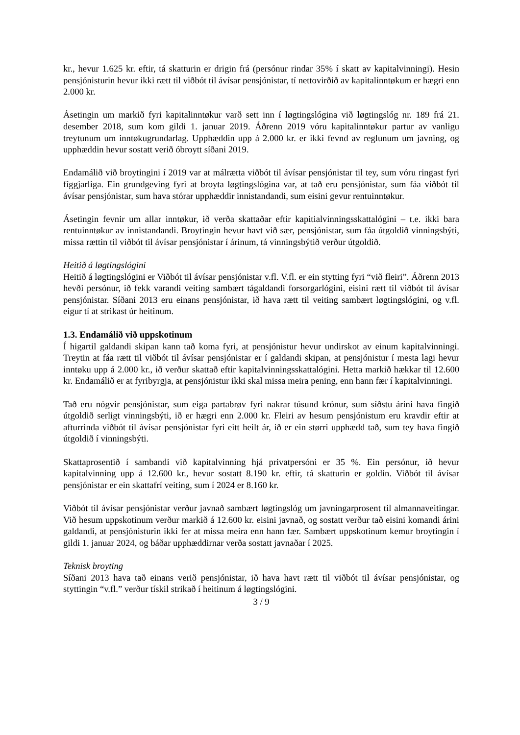kr., hevur 1.625 kr. eftir, tá skatturin er drigin frá (persónur rindar 35% í skatt av kapitalvinningi). Hesin pensjónisturin hevur ikki rætt til viðbót til ávísar pensjónistar, tí nettovirðið av kapitalinntøkum er hægri enn 2.000 kr.
Ásetingin um markið fyri kapitalinntøkur varð sett inn í løgtingslógina við løgtingslóg nr. 189 frá 21. desember 2018, sum kom gildi 1. januar 2019. Áðrenn 2019 vóru kapitalinntøkur partur av vanligu treytunum um inntøkugrundarlag. Upphæddin upp á 2.000 kr. er ikki fevnd av reglunum um javning, og upphæddin hevur sostatt verið óbroytt síðani 2019.
Endamálið við broytingini í 2019 var at málrætta viðbót til ávísar pensjónistar til tey, sum vóru ringast fyri fíggjarliga. Ein grundgeving fyri at broyta løgtingslógina var, at tað eru pensjónistar, sum fáa viðbót til ávísar pensjónistar, sum hava stórar upphæddir innistandandi, sum eisini gevur rentuinntøkur.
Ásetingin fevnir um allar inntøkur, ið verða skattaðar eftir kapitialvinningsskattalógini – t.e. ikki bara rentuinntøkur av innistandandi. Broytingin hevur havt við sær, pensjónistar, sum fáa útgoldið vinningsbýti, missa rættin til viðbót til ávísar pensjónistar í árinum, tá vinningsbýtið verður útgoldið.
Heitið á løgtingslógini
Heitið á løgtingslógini er Viðbót til ávísar pensjónistar v.fl. V.fl. er ein stytting fyri “við fleiri”. Áðrenn 2013 hevði persónur, ið fekk varandi veiting sambært tágaldandi forsorgarlógini, eisini rætt til viðbót til ávísar pensjónistar. Síðani 2013 eru einans pensjónistar, ið hava rætt til veiting sambært løgtingslógini, og v.fl. eigur tí at strikast úr heitinum.
1.3. Endamálið við uppskotinum
Í higartil galdandi skipan kann tað koma fyri, at pensjónistur hevur undirskot av einum kapitalvinningi. Treytin at fáa rætt til viðbót til ávísar pensjónistar er í galdandi skipan, at pensjónistur í mesta lagi hevur inntøku upp á 2.000 kr., ið verður skattað eftir kapitalvinningsskattalógini. Hetta markið hækkar til 12.600 kr. Endamálið er at fyribyrgja, at pensjónistur ikki skal missa meira pening, enn hann fær í kapitalvinningi.
Tað eru nógvir pensjónistar, sum eiga partabrøv fyri nakrar túsund krónur, sum síðstu árini hava fingið útgoldið serligt vinningsbýti, ið er hægri enn 2.000 kr. Fleiri av hesum pensjónistum eru kravdir eftir at afturrinda viðbót til ávísar pensjónistar fyri eitt heilt ár, ið er ein størri upphædd tað, sum tey hava fingið útgoldið í vinningsbýti.
Skattaprosentið í sambandi við kapitalvinning hjá privatpersóni er 35 %. Ein persónur, ið hevur kapitalvinning upp á 12.600 kr., hevur sostatt 8.190 kr. eftir, tá skatturin er goldin. Viðbót til ávísar pensjónistar er ein skattafrí veiting, sum í 2024 er 8.160 kr.
Viðbót til ávísar pensjónistar verður javnað sambært løgtingslóg um javningarprosent til almannaveitingar. Við hesum uppskotinum verður markið á 12.600 kr. eisini javnað, og sostatt verður tað eisini komandi árini galdandi, at pensjónisturin ikki fer at missa meira enn hann fær. Sambært uppskotinum kemur broytingin í gildi 1. januar 2024, og báðar upphæddirnar verða sostatt javnaðar í 2025.
Teknisk broyting
Síðani 2013 hava tað einans verið pensjónistar, ið hava havt rætt til viðbót til ávísar pensjónistar, og styttingin “v.fl.” verður tískil strikað í heitinum á løgtingslógini.
3 / 9